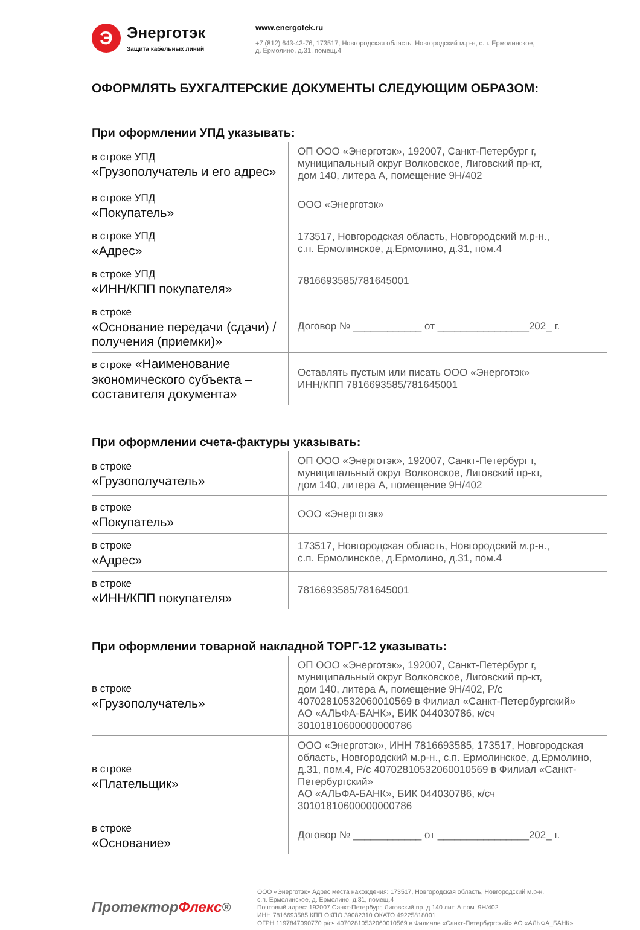Э
Энерготэк
Защита кабельных линий
www.energotek.ru
+7 (812) 643-43-76, 173517, Новгородская область, Новгородский м.р-н, с.п. Ермолинское,
д. Ермолино, д.31, помещ.4
ОФОРМЛЯТЬ БУХГАЛТЕРСКИЕ ДОКУМЕНТЫ СЛЕДУЮЩИМ ОБРАЗОМ:
При оформлении УПД указывать:
| в строке УПД «Грузополучатель и его адрес» | ОП ООО «Энерготэк», 192007, Санкт-Петербург г, муниципальный округ Волковское, Лиговский пр-кт, дом 140, литера А, помещение 9Н/402 |
| в строке УПД «Покупатель» | ООО «Энерготэк» |
| в строке УПД «Адрес» | 173517, Новгородская область, Новгородский м.р-н., с.п. Ермолинское, д.Ермолино, д.31, пом.4 |
| в строке УПД «ИНН/КПП покупателя» | 7816693585/781645001 |
| в строке «Основание передачи (сдачи) / получения (приемки)» | Договор № ____________ от ________________202_ г. |
| в строке «Наименование экономического субъекта – составителя документа» | Оставлять пустым или писать ООО «Энерготэк» ИНН/КПП 7816693585/781645001 |
При оформлении счета-фактуры указывать:
| в строке «Грузополучатель» | ОП ООО «Энерготэк», 192007, Санкт-Петербург г, муниципальный округ Волковское, Лиговский пр-кт, дом 140, литера А, помещение 9Н/402 |
| в строке «Покупатель» | ООО «Энерготэк» |
| в строке «Адрес» | 173517, Новгородская область, Новгородский м.р-н., с.п. Ермолинское, д.Ермолино, д.31, пом.4 |
| в строке «ИНН/КПП покупателя» | 7816693585/781645001 |
При оформлении товарной накладной ТОРГ-12 указывать:
| в строке «Грузополучатель» | ОП ООО «Энерготэк», 192007, Санкт-Петербург г, муниципальный округ Волковское, Лиговский пр-кт, дом 140, литера А, помещение 9Н/402, Р/с 40702810532060010569 в Филиал «Санкт-Петербургский» АО «АЛЬФА-БАНК», БИК 044030786, к/сч 30101810600000000786 |
| в строке «Плательщик» | ООО «Энерготэк», ИНН 7816693585, 173517, Новгородская область, Новгородский м.р-н., с.п. Ермолинское, д.Ермолино, д.31, пом.4, Р/с 40702810532060010569 в Филиал «Санкт- Петербургский» АО «АЛЬФА-БАНК», БИК 044030786, к/сч 30101810600000000786 |
| в строке «Основание» | Договор № ____________ от ________________202_ г. |
Протектор Флекс<sup>®</sup>
ООО «Энерготэк» Адрес места нахождения: 173517, Новгородская область, Новгородский м.р-н,
с.п. Ермолинское, д. Ермолино, д.31, помещ.4
Почтовый адрес: 192007 Санкт-Петербург, Лиговский пр. д.140 лит. А пом. 9Н/402
ИНН 7816693585 КПП ОКПО 39082310 ОКАТО 49225818001
ОГРН 1197847090770 р/сч 40702810532060010569 в Филиале «Санкт-Петербургский» АО «АЛЬФА_БАНК»